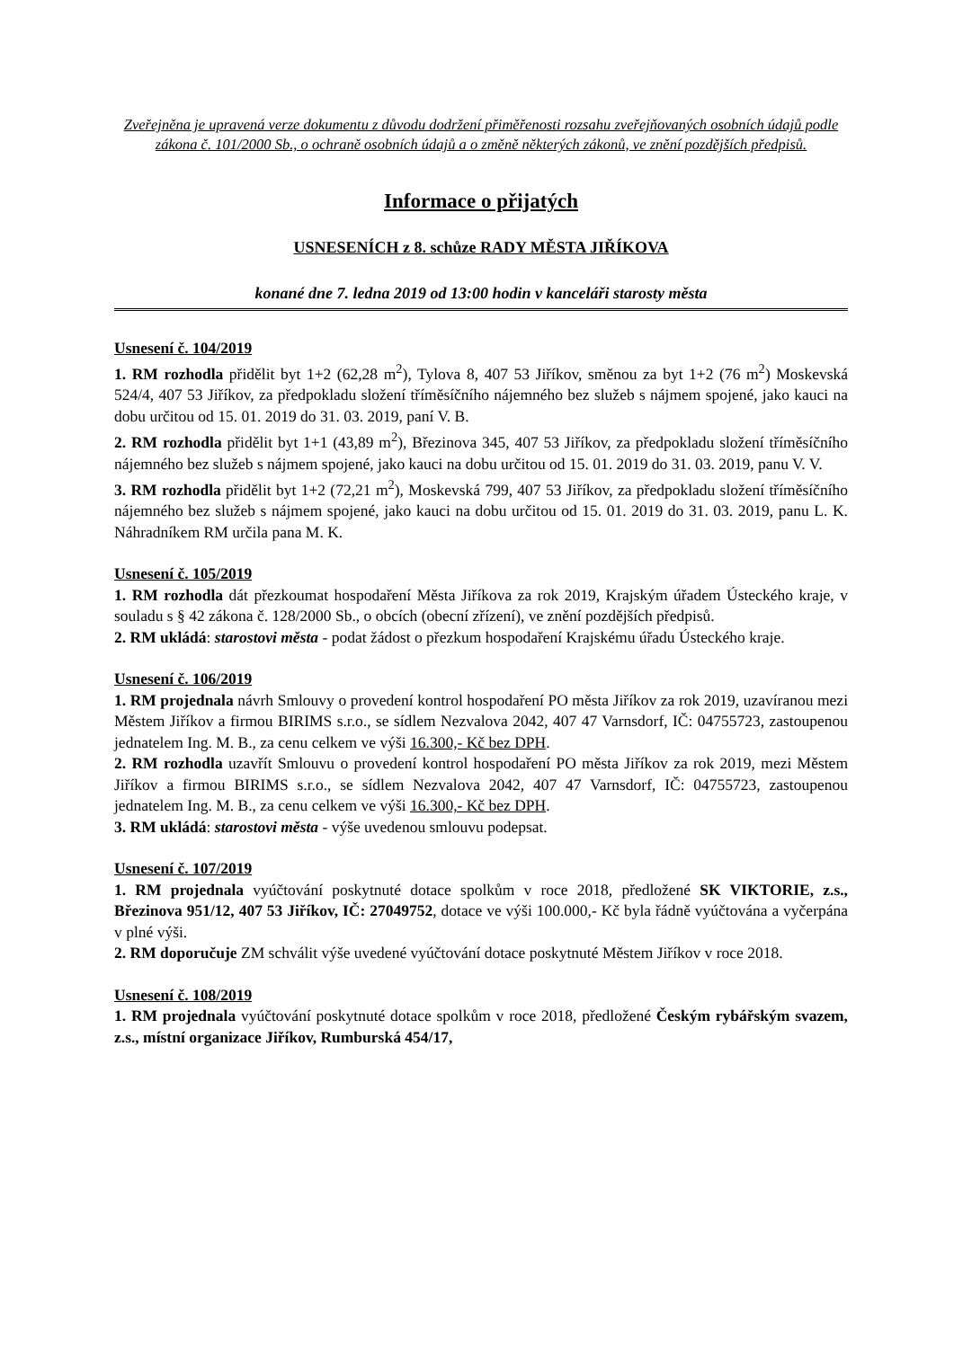Zveřejněna je upravená verze dokumentu z důvodu dodržení přiměřenosti rozsahu zveřejňovaných osobních údajů podle zákona č. 101/2000 Sb., o ochraně osobních údajů a o změně některých zákonů, ve znění pozdějších předpisů.
Informace o přijatých
USNESENÍCH z 8. schůze RADY MĚSTA JIŘÍKOVA
konané dne 7. ledna 2019 od 13:00 hodin v kanceláři starosty města
Usnesení č. 104/2019
1. RM rozhodla přidělit byt 1+2 (62,28 m<sup>2</sup>), Tylova 8, 407 53 Jiříkov, směnou za byt 1+2 (76 m<sup>2</sup>) Moskevská 524/4, 407 53 Jiříkov, za předpokladu složení tříměsíčního nájemného bez služeb s nájmem spojené, jako kauci na dobu určitou od 15. 01. 2019 do 31. 03. 2019, paní V. B.
2. RM rozhodla přidělit byt 1+1 (43,89 m<sup>2</sup>), Březinova 345, 407 53 Jiříkov, za předpokladu složení tříměsíčního nájemného bez služeb s nájmem spojené, jako kauci na dobu určitou od 15. 01. 2019 do 31. 03. 2019, panu V. V.
3. RM rozhodla přidělit byt 1+2 (72,21 m<sup>2</sup>), Moskevská 799, 407 53 Jiříkov, za předpokladu složení tříměsíčního nájemného bez služeb s nájmem spojené, jako kauci na dobu určitou od 15. 01. 2019 do 31. 03. 2019, panu L. K. Náhradníkem RM určila pana M. K.
Usnesení č. 105/2019
1. RM rozhodla dát přezkoumat hospodaření Města Jiříkova za rok 2019, Krajským úřadem Ústeckého kraje, v souladu s § 42 zákona č. 128/2000 Sb., o obcích (obecní zřízení), ve znění pozdějších předpisů.
2. RM ukládá: starostovi města - podat žádost o přezkum hospodaření Krajskému úřadu Ústeckého kraje.
Usnesení č. 106/2019
1. RM projednala návrh Smlouvy o provedení kontrol hospodaření PO města Jiříkov za rok 2019, uzavíranou mezi Městem Jiříkov a firmou BIRIMS s.r.o., se sídlem Nezvalova 2042, 407 47 Varnsdorf, IČ: 04755723, zastoupenou jednatelem Ing. M. B., za cenu celkem ve výši 16.300,- Kč bez DPH.
2. RM rozhodla uzavřít Smlouvu o provedení kontrol hospodaření PO města Jiříkov za rok 2019, mezi Městem Jiříkov a firmou BIRIMS s.r.o., se sídlem Nezvalova 2042, 407 47 Varnsdorf, IČ: 04755723, zastoupenou jednatelem Ing. M. B., za cenu celkem ve výši 16.300,- Kč bez DPH.
3. RM ukládá: starostovi města - výše uvedenou smlouvu podepsat.
Usnesení č. 107/2019
1. RM projednala vyúčtování poskytnuté dotace spolkům v roce 2018, předložené SK VIKTORIE, z.s., Březinova 951/12, 407 53 Jiříkov, IČ: 27049752, dotace ve výši 100.000,- Kč byla řádně vyúčtována a vyčerpána v plné výši.
2. RM doporučuje ZM schválit výše uvedené vyúčtování dotace poskytnuté Městem Jiříkov v roce 2018.
Usnesení č. 108/2019
1. RM projednala vyúčtování poskytnuté dotace spolkům v roce 2018, předložené Českým rybářským svazem, z.s., místní organizace Jiříkov, Rumburská 454/17,